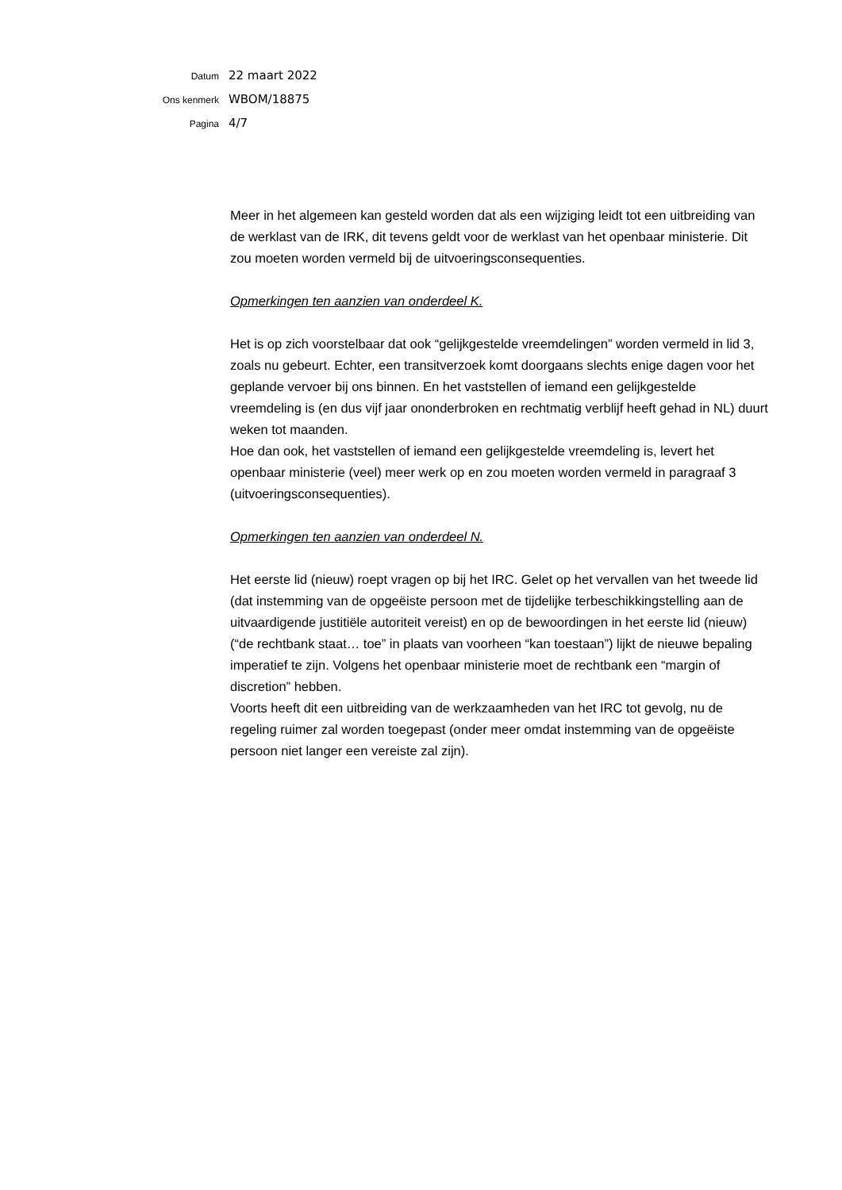Datum 22 maart 2022
Ons kenmerk WBOM/18875
Pagina 4/7
Meer in het algemeen kan gesteld worden dat als een wijziging leidt tot een uitbreiding van de werklast van de IRK, dit tevens geldt voor de werklast van het openbaar ministerie. Dit zou moeten worden vermeld bij de uitvoeringsconsequenties.
Opmerkingen ten aanzien van onderdeel K.
Het is op zich voorstelbaar dat ook “gelijkgestelde vreemdelingen” worden vermeld in lid 3, zoals nu gebeurt. Echter, een transitverzoek komt doorgaans slechts enige dagen voor het geplande vervoer bij ons binnen. En het vaststellen of iemand een gelijkgestelde vreemdeling is (en dus vijf jaar ononderbroken en rechtmatig verblijf heeft gehad in NL) duurt weken tot maanden.
Hoe dan ook, het vaststellen of iemand een gelijkgestelde vreemdeling is, levert het openbaar ministerie (veel) meer werk op en zou moeten worden vermeld in paragraaf 3 (uitvoeringsconsequenties).
Opmerkingen ten aanzien van onderdeel N.
Het eerste lid (nieuw) roept vragen op bij het IRC. Gelet op het vervallen van het tweede lid (dat instemming van de opgeëiste persoon met de tijdelijke terbeschikkingstelling aan de uitvaardigende justitiële autoriteit vereist) en op de bewoordingen in het eerste lid (nieuw) (“de rechtbank staat… toe” in plaats van voorheen “kan toestaan”) lijkt de nieuwe bepaling imperatief te zijn. Volgens het openbaar ministerie moet de rechtbank een “margin of discretion” hebben.
Voorts heeft dit een uitbreiding van de werkzaamheden van het IRC tot gevolg, nu de regeling ruimer zal worden toegepast (onder meer omdat instemming van de opgeëiste persoon niet langer een vereiste zal zijn).